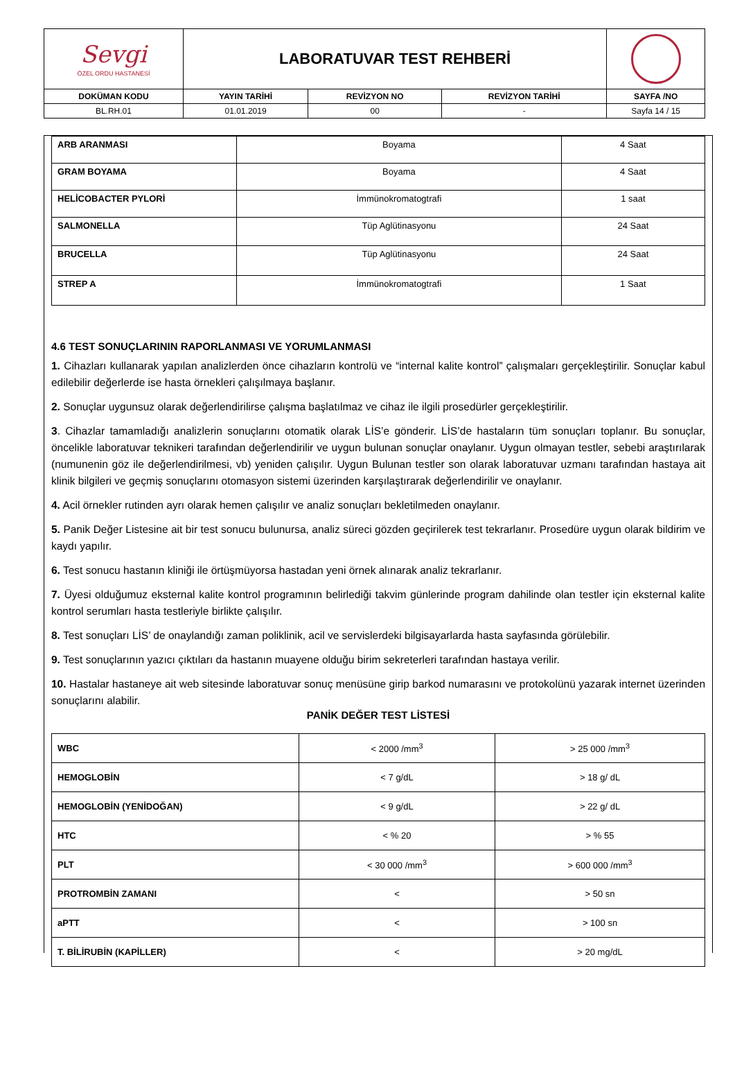| Sevgi ÖZEL ORDU HASTANESİ | LABORATUVAR TEST REHBERİ | | | |
| DOKÜMAN KODU | YAYIN TARİHİ | REVİZYON NO | REVİZYON TARİHİ | SAYFA /NO |
| BL.RH.01 | 01.01.2019 | 00 | - | Sayfa 14 / 15 |
| ARB ARANMASI | Boyama | 4 Saat |
| GRAM BOYAMA | Boyama | 4 Saat |
| HELİCOBACTER PYLORİ | İmmünokromatogtrafi | 1 saat |
| SALMONELLA | Tüp Aglütinasyonu | 24 Saat |
| BRUCELLA | Tüp Aglütinasyonu | 24 Saat |
| STREP A | İmmünokromatogtrafi | 1 Saat |
4.6 TEST SONUÇLARININ RAPORLANMASI VE YORUMLANMASI
1. Cihazları kullanarak yapılan analizlerden önce cihazların kontrolü ve “internal kalite kontrol” çalışmaları gerçekleştirilir. Sonuçlar kabul edilebilir değerlerde ise hasta örnekleri çalışılmaya başlanır.
2. Sonuçlar uygunsuz olarak değerlendirilirse çalışma başlatılmaz ve cihaz ile ilgili prosedürler gerçekleştirilir.
3. Cihazlar tamamladığı analizlerin sonuçlarını otomatik olarak LİS’e gönderir. LİS’de hastaların tüm sonuçları toplanır. Bu sonuçlar, öncelikle laboratuvar teknikeri tarafından değerlendirilir ve uygun bulunan sonuçlar onaylanır. Uygun olmayan testler, sebebi araştırılarak (numunenin göz ile değerlendirilmesi, vb) yeniden çalışılır. Uygun Bulunan testler son olarak laboratuvar uzmanı tarafından hastaya ait klinik bilgileri ve geçmiş sonuçlarını otomasyon sistemi üzerinden karşılaştırarak değerlendirilir ve onaylanır.
4. Acil örnekler rutinden ayrı olarak hemen çalışılır ve analiz sonuçları bekletilmeden onaylanır.
5. Panik Değer Listesine ait bir test sonucu bulunursa, analiz süreci gözden geçirilerek test tekrarlanır. Prosedüre uygun olarak bildirim ve kaydı yapılır.
6. Test sonucu hastanın kliniği ile örtüşmüyorsa hastadan yeni örnek alınarak analiz tekrarlanır.
7. Üyesi olduğumuz eksternal kalite kontrol programının belirlediği takvim günlerinde program dahilinde olan testler için eksternal kalite kontrol serumları hasta testleriyle birlikte çalışılır.
8. Test sonuçları LİS’ de onaylandığı zaman poliklinik, acil ve servislerdeki bilgisayarlarda hasta sayfasında görülebilir.
9. Test sonuçlarının yazıcı çıktıları da hastanın muayene olduğu birim sekreterleri tarafından hastaya verilir.
10. Hastalar hastaneye ait web sitesinde laboratuvar sonuç menüsüne girip barkod numarasını ve protokolünü yazarak internet üzerinden sonuçlarını alabilir.
PANİK DEĞER TEST LİSTESİ
| WBC | < 2000 /mm<sup>3</sup> | > 25 000 /mm<sup>3</sup> |
| HEMOGLOBİN | < 7 g/dL | > 18 g/ dL |
| HEMOGLOBİN (YENİDOĞAN) | < 9 g/dL | > 22 g/ dL |
| HTC | < % 20 | > % 55 |
| PLT | < 30 000 /mm<sup>3</sup> | > 600 000 /mm<sup>3</sup> |
| PROTROMBİN ZAMANI | < | > 50 sn |
| aPTT | < | > 100 sn |
| T. BİLİRUBİN (KAPİLLER) | < | > 20 mg/dL |